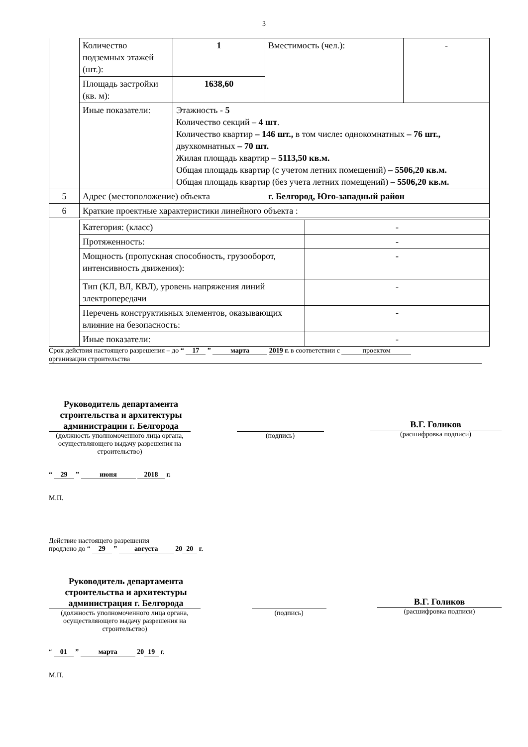3
| | Количество подземных этажей (шт.): | 1 | Вместимость (чел.): | - |
| | Площадь застройки (кв. м): | 1638,60 | | |
| | Иные показатели: | Этажность - 5 Количество секций – 4 шт . Количество квартир – 146 шт., в том числе : однокомнатных – 76 шт., двухкомнатных – 70 шт. Жилая площадь квартир – 5113,50 кв.м. Общая площадь квартир (с учетом летних помещений) – 5506,20 кв.м. Общая площадь квартир (без учета летних помещений) – 5506,20 кв.м. | | |
| 5 | Адрес (местоположение) объекта | | г. Белгород, Юго-западный район | |
| 6 | Краткие проектные характеристики линейного объекта : | | | |
| | Категория: (класс) | - |
| | Протяженность: | - |
| | Мощность (пропускная способность, грузооборот, интенсивность движения): | - |
| | Тип (КЛ, ВЛ, КВЛ), уровень напряжения линий электропередачи | - |
| | Перечень конструктивных элементов, оказывающих влияние на безопасность: | - |
| | Иные показатели: | - |
Срок действия настоящего разрешения – до “ 17 ” марта 2019 г. в соответствии с проектом
организации строительства
Руководитель департамента строительства и архитектуры администрации г. Белгорода
(должность уполномоченного лица органа, осуществляющего выдачу разрешения на строительство)
(подпись)
В.Г. Голиков
(расшифровка подписи)
“ 29 ” июня 2018 г.
М.П.
Действие настоящего разрешения
продлено до “ 29 ” августа 20 20 г.
Руководитель департамента строительства и архитектуры администрация г. Белгорода
(должность уполномоченного лица органа, осуществляющего выдачу разрешения на строительство)
(подпись)
В.Г. Голиков
(расшифровка подписи)
“ 01 ” марта 20 19 г.
М.П.